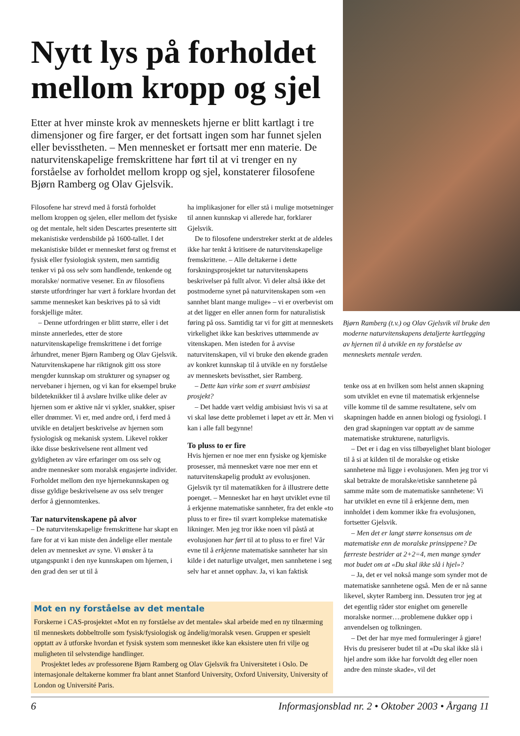Nytt lys på forholdet mellom kropp og sjel
Etter at hver minste krok av menneskets hjerne er blitt kartlagt i tre dimensjoner og fire farger, er det fortsatt ingen som har funnet sjelen eller bevisstheten. – Men mennesket er fortsatt mer enn materie. De naturvitenskapelige fremskrittene har ført til at vi trenger en ny forståelse av forholdet mellom kropp og sjel, konstaterer filosofene Bjørn Ramberg og Olav Gjelsvik.
Filosofene har strevd med å forstå forholdet mellom kroppen og sjelen, eller mellom det fysiske og det mentale, helt siden Descartes presenterte sitt mekanistiske verdensbilde på 1600-tallet. I det mekanistiske bildet er mennesket først og fremst et fysisk eller fysiologisk system, men samtidig tenker vi på oss selv som handlende, tenkende og moralske/ normative vesener. En av filosofiens største utfordringer har vært å forklare hvordan det samme mennesket kan beskrives på to så vidt forskjellige måter.
– Denne utfordringen er blitt større, eller i det minste annerledes, etter de store naturvitenskapelige fremskrittene i det forrige århundret, mener Bjørn Ramberg og Olav Gjelsvik. Naturvitenskapene har riktignok gitt oss store mengder kunnskap om strukturer og synapser og nervebaner i hjernen, og vi kan for eksempel bruke bildeteknikker til å avsløre hvilke ulike deler av hjernen som er aktive når vi sykler, snakker, spiser eller drømmer. Vi er, med andre ord, i ferd med å utvikle en detaljert beskrivelse av hjernen som fysiologisk og mekanisk system. Likevel rokker ikke disse beskrivelsene rent allment ved gyldigheten av våre erfaringer om oss selv og andre mennesker som moralsk engasjerte individer. Forholdet mellom den nye hjernekunnskapen og disse gyldige beskrivelsene av oss selv trenger derfor å gjennomtenkes.
Tar naturvitenskapene på alvor
– De naturvitenskapelige fremskrittene har skapt en fare for at vi kan miste den åndelige eller mentale delen av mennesket av syne. Vi ønsker å ta utgangspunkt i den nye kunnskapen om hjernen, i den grad den ser ut til å
ha implikasjoner for eller stå i mulige motsetninger til annen kunnskap vi allerede har, forklarer Gjelsvik.
De to filosofene understreker sterkt at de aldeles ikke har tenkt å kritisere de naturvitenskapelige fremskrittene. – Alle deltakerne i dette forskningsprosjektet tar naturvitenskapens beskrivelser på fullt alvor. Vi deler altså ikke det postmoderne synet på naturvitenskapen som «en sannhet blant mange mulige» – vi er overbevist om at det ligger en eller annen form for naturalistisk føring på oss. Samtidig tar vi for gitt at menneskets virkelighet ikke kan beskrives uttømmende av vitenskapen. Men isteden for å avvise naturvitenskapen, vil vi bruke den økende graden av konkret kunnskap til å utvikle en ny forståelse av menneskets bevissthet, sier Ramberg.
– Dette kan virke som et svært ambisiøst prosjekt?
– Det hadde vært veldig ambisiøst hvis vi sa at vi skal løse dette problemet i løpet av ett år. Men vi kan i alle fall begynne!
To pluss to er fire
Hvis hjernen er noe mer enn fysiske og kjemiske prosesser, må mennesket være noe mer enn et naturvitenskapelig produkt av evolusjonen. Gjelsvik tyr til matematikken for å illustrere dette poenget. – Mennesket har en høyt utviklet evne til å erkjenne matematiske sannheter, fra det enkle «to pluss to er fire» til svært komplekse matematiske likninger. Men jeg tror ikke noen vil påstå at evolusjonen har ført til at to pluss to er fire! Vår evne til å erkjenne matematiske sannheter har sin kilde i det naturlige utvalget, men sannhetene i seg selv har et annet opphav. Ja, vi kan faktisk
Bjørn Ramberg (t.v.) og Olav Gjelsvik vil bruke den moderne naturvitenskapens detaljerte kartlegging av hjernen til å utvikle en ny forståelse av menneskets mentale verden.
tenke oss at en hvilken som helst annen skapning som utviklet en evne til matematisk erkjennelse ville komme til de samme resultatene, selv om skapningen hadde en annen biologi og fysiologi. I den grad skapningen var opptatt av de samme matematiske strukturene, naturligvis.
– Det er i dag en viss tilbøyelighet blant biologer til å si at kilden til de moralske og etiske sannhetene må ligge i evolusjonen. Men jeg tror vi skal betrakte de moralske/etiske sannhetene på samme måte som de matematiske sannhetene: Vi har utviklet en evne til å erkjenne dem, men innholdet i dem kommer ikke fra evolusjonen, fortsetter Gjelsvik.
– Men det er langt større konsensus om de matematiske enn de moralske prinsippene? De færreste bestrider at 2+2=4, men mange synder mot budet om at «Du skal ikke slå i hjel»?
– Ja, det er vel nokså mange som synder mot de matematiske sannhetene også. Men de er nå sanne likevel, skyter Ramberg inn. Dessuten tror jeg at det egentlig råder stor enighet om generelle moralske normer….problemene dukker opp i anvendelsen og tolkningen.
– Det der har mye med formuleringer å gjøre! Hvis du presiserer budet til at «Du skal ikke slå i hjel andre som ikke har forvoldt deg eller noen andre den minste skade», vil det
Mot en ny forståelse av det mentale
Forskerne i CAS-prosjektet «Mot en ny forståelse av det mentale» skal arbeide med en ny tilnærming til menneskets dobbeltrolle som fysisk/fysiologisk og åndelig/moralsk vesen. Gruppen er spesielt opptatt av å utforske hvordan et fysisk system som mennesket ikke kan eksistere uten fri vilje og muligheten til selvstendige handlinger.
Prosjektet ledes av professorene Bjørn Ramberg og Olav Gjelsvik fra Universitetet i Oslo. De internasjonale deltakerne kommer fra blant annet Stanford University, Oxford University, University of London og Université Paris.
6 Informasjonsblad nr. 2 • Oktober 2003 • Årgang 11